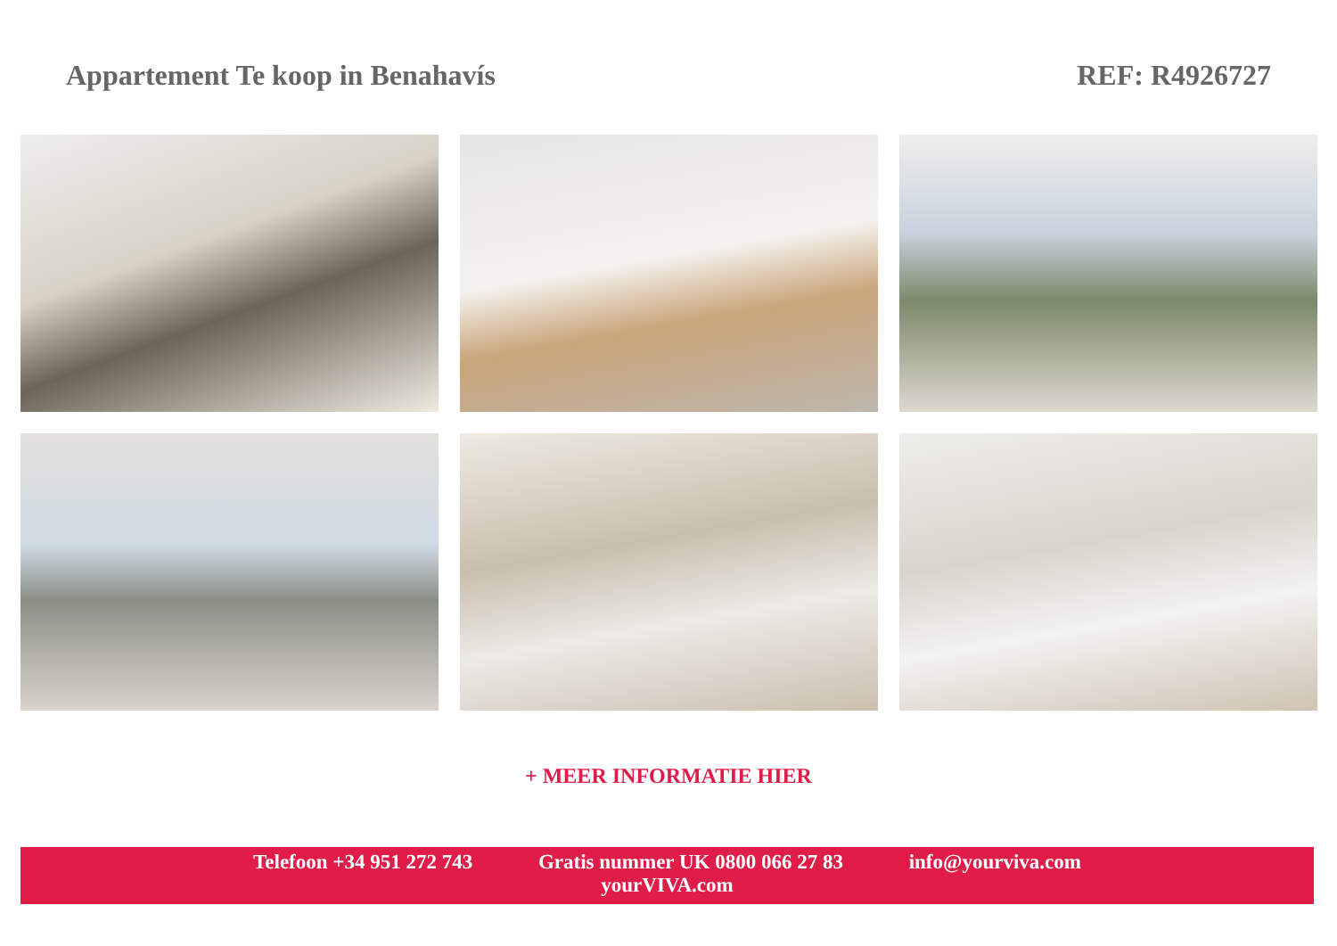Appartement Te koop in Benahavís
REF: R4926727
+ MEER INFORMATIE HIER
Telefoon +34 951 272 743 Gratis nummer UK 0800 066 27 83 info@yourviva.com
yourVIVA.com